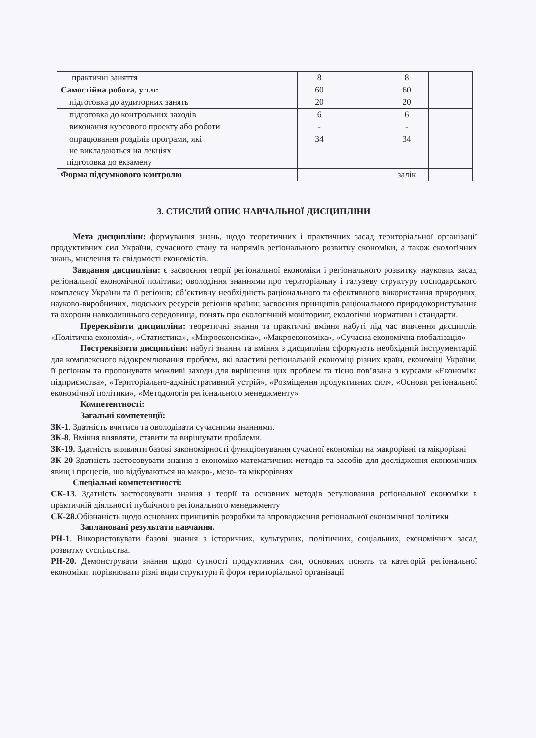| практичні заняття | 8 | | 8 | |
| Самостійна робота, у т.ч: | 60 | | 60 | |
| підготовка до аудиторних занять | 20 | | 20 | |
| підготовка до контрольних заходів | 6 | | 6 | |
| виконання курсового проекту або роботи | - | | - | |
| опрацювання розділів програми, які не викладаються на лекціях | 34 | | 34 | |
| підготовка до екзамену | | | | |
| Форма підсумкового контролю | | | залік | |
3. СТИСЛИЙ ОПИС НАВЧАЛЬНОЇ ДИСЦИПЛІНИ
Мета дисципліни: формування знань, щодо теоретичних і практичних засад територіальної організації продуктивних сил України, сучасного стану та напрямів регіонального розвитку економіки, а також екологічних знань, мислення та свідомості економістів.
Завдання дисципліни: є засвоєння теорії регіональної економіки і регіонального розвитку, наукових засад регіональної економічної політики; оволодіння знаннями про територіальну і галузеву структуру господарського комплексу України та її регіонів; об’єктивну необхідність раціонального та ефективного використання природних, науково-виробничих, людських ресурсів регіонів країни; засвоєння принципів раціонального природокористування та охорони навколишнього середовища, понять про екологічний моніторинг, екологічні нормативи і стандарти.
Пререквізити дисципліни: теоретичні знання та практичні вміння набуті під час вивчення дисциплін «Політична економія», «Статистика», «Мікроекономіка», «Макроекономіка», «Сучасна економічна глобалізація»
Постреквізити дисципліни: набуті знання та вміння з дисципліни сформують необхідний інструментарій для комплексного відокремлювання проблем, які властиві регіональній економіці різних країн, економіці України, її регіонам та пропонувати можливі заходи для вирішення цих проблем та тісно пов’язана з курсами «Економіка підприємства», «Територіально-адміністративний устрій», «Розміщення продуктивних сил», «Основи регіональної економічної політики», «Методологія регіонального менеджменту»
Компетентності:
Загальні компетенції:
ЗК-1. Здатність вчитися та оволодівати сучасними знаннями.
ЗК-8. Вміння виявляти, ставити та вирішувати проблеми.
ЗК-19. Здатність виявляти базові закономірності функціонування сучасної економіки на макрорівні та мікрорівні
ЗК-20 Здатність застосовувати знання з економіко-математичних методів та засобів для дослідження економічних явищ і процесів, що відбуваються на макро-, мезо- та мікрорівнях
Спеціальні компетентності:
СК-13. Здатність застосовувати знання з теорії та основних методів регулювання регіональної економіки в практичній діяльності публічного регіонального менеджменту
СК-28. Обізнаність щодо основних принципів розробки та впровадження регіональної економічної політики
Заплановані результати навчання.
РН-1. Використовувати базові знання з історичних, культурних, політичних, соціальних, економічних засад розвитку суспільства.
РН-20. Демонструвати знання щодо сутності продуктивних сил, основних понять та категорій регіональної економіки; порівнювати різні види структури й форм територіальної організації